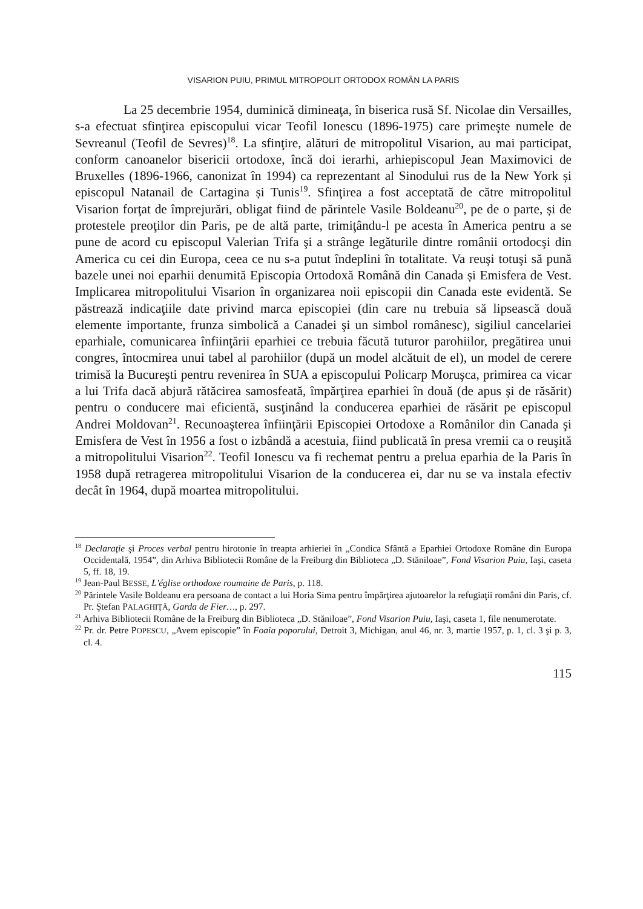VISARION PUIU, PRIMUL MITROPOLIT ORTODOX ROMÂN LA PARIS
La 25 decembrie 1954, duminică dimineaţa, în biserica rusă Sf. Nicolae din Versailles, s-a efectuat sfinţirea episcopului vicar Teofil Ionescu (1896-1975) care primeşte numele de Sevreanul (Teofil de Sevres)<sup>18</sup>. La sfinţire, alături de mitropolitul Visarion, au mai participat, conform canoanelor bisericii ortodoxe, încă doi ierarhi, arhiepiscopul Jean Maximovici de Bruxelles (1896-1966, canonizat în 1994) ca reprezentant al Sinodului rus de la New York și episcopul Natanail de Cartagina și Tunis<sup>19</sup>. Sfinţirea a fost acceptată de către mitropolitul Visarion forţat de împrejurări, obligat fiind de părintele Vasile Boldeanu<sup>20</sup>, pe de o parte, și de protestele preoţilor din Paris, pe de altă parte, trimiţându-l pe acesta în America pentru a se pune de acord cu episcopul Valerian Trifa şi a strânge legăturile dintre românii ortodocşi din America cu cei din Europa, ceea ce nu s-a putut îndeplini în totalitate. Va reuşi totuşi să pună bazele unei noi eparhii denumită Episcopia Ortodoxă Română din Canada și Emisfera de Vest. Implicarea mitropolitului Visarion în organizarea noii episcopii din Canada este evidentă. Se păstrează indicaţiile date privind marca episcopiei (din care nu trebuia să lipsească două elemente importante, frunza simbolică a Canadei şi un simbol românesc), sigiliul cancelariei eparhiale, comunicarea înfiinţării eparhiei ce trebuia făcută tuturor parohiilor, pregătirea unui congres, întocmirea unui tabel al parohiilor (după un model alcătuit de el), un model de cerere trimisă la Bucureşti pentru revenirea în SUA a episcopului Policarp Moruşca, primirea ca vicar a lui Trifa dacă abjură rătăcirea samosfeată, împărţirea eparhiei în două (de apus şi de răsărit) pentru o conducere mai eficientă, susţinând la conducerea eparhiei de răsărit pe episcopul Andrei Moldovan<sup>21</sup>. Recunoaşterea înfiinţării Episcopiei Ortodoxe a Românilor din Canada şi Emisfera de Vest în 1956 a fost o izbândă a acestuia, fiind publicată în presa vremii ca o reuşită a mitropolitului Visarion<sup>22</sup>. Teofil Ionescu va fi rechemat pentru a prelua eparhia de la Paris în 1958 după retragerea mitropolitului Visarion de la conducerea ei, dar nu se va instala efectiv decât în 1964, după moartea mitropolitului.
<sup>18</sup> Declaraţie şi Proces verbal pentru hirotonie în treapta arhieriei în „Condica Sfântă a Eparhiei Ortodoxe Române din Europa Occidentală, 1954”, din Arhiva Bibliotecii Române de la Freiburg din Biblioteca „D. Stăniloae”, Fond Visarion Puiu, Iaşi, caseta 5, ff. 18, 19.
<sup>19</sup> Jean-Paul BESSE, L'église orthodoxe roumaine de Paris, p. 118.
<sup>20</sup> Părintele Vasile Boldeanu era persoana de contact a lui Horia Sima pentru împărţirea ajutoarelor la refugiaţii români din Paris, cf. Pr. Ştefan PALAGHIŢĂ, Garda de Fier…, p. 297.
<sup>21</sup> Arhiva Bibliotecii Române de la Freiburg din Biblioteca „D. Stăniloae”, Fond Visarion Puiu, Iaşi, caseta 1, file nenumerotate.
<sup>22</sup> Pr. dr. Petre POPESCU, „Avem episcopie” în Foaia poporului, Detroit 3, Michigan, anul 46, nr. 3, martie 1957, p. 1, cl. 3 şi p. 3, cl. 4.
115